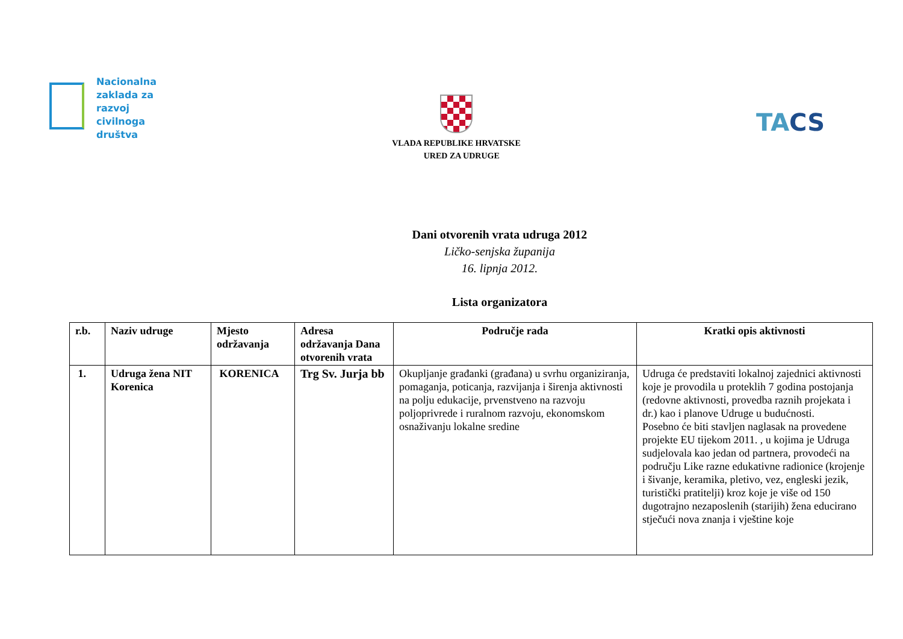Nacionalna
zaklada za
razvoj
civilnoga
društva
VLADA REPUBLIKE HRVATSKE
URED ZA UDRUGE
TACS
Dani otvorenih vrata udruga 2012
Ličko-senjska županija
16. lipnja 2012.
Lista organizatora
| r.b. | Naziv udruge | Mjesto održavanja | Adresa održavanja Dana otvorenih vrata | Područje rada | Kratki opis aktivnosti |
| --- | --- | --- | --- | --- | --- |
| 1. | Udruga žena NIT Korenica | KORENICA | Trg Sv. Jurja bb | Okupljanje građanki (građana) u svrhu organiziranja, pomaganja, poticanja, razvijanja i širenja aktivnosti na polju edukacije, prvenstveno na razvoju poljoprivrede i ruralnom razvoju, ekonomskom osnaživanju lokalne sredine | Udruga će predstaviti lokalnoj zajednici aktivnosti koje je provodila u proteklih 7 godina postojanja (redovne aktivnosti, provedba raznih projekata i dr.) kao i planove Udruge u budućnosti. Posebno će biti stavljen naglasak na provedene projekte EU tijekom 2011. , u kojima je Udruga sudjelovala kao jedan od partnera, provodeći na području Like razne edukativne radionice (krojenje i šivanje, keramika, pletivo, vez, engleski jezik, turistički pratitelji) kroz koje je više od 150 dugotrajno nezaposlenih (starijih) žena educirano stječući nova znanja i vještine koje |